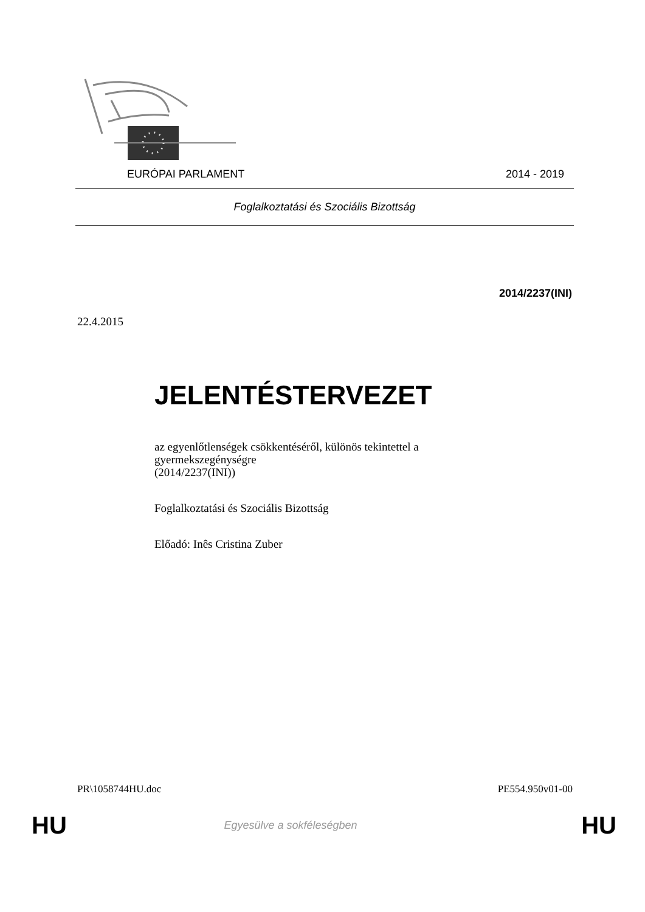EURÓPAI PARLAMENT 2014 - 2019
Foglalkoztatási és Szociális Bizottság
2014/2237(INI)
22.4.2015
JELENTÉSTERVEZET
az egyenlőtlenségek csökkentéséről, különös tekintettel a gyermekszegénységre
(2014/2237(INI))
Foglalkoztatási és Szociális Bizottság
Előadó: Inês Cristina Zuber
PR\1058744HU.doc PE554.950v01-00
HU Egyesülve a sokféleségben HU